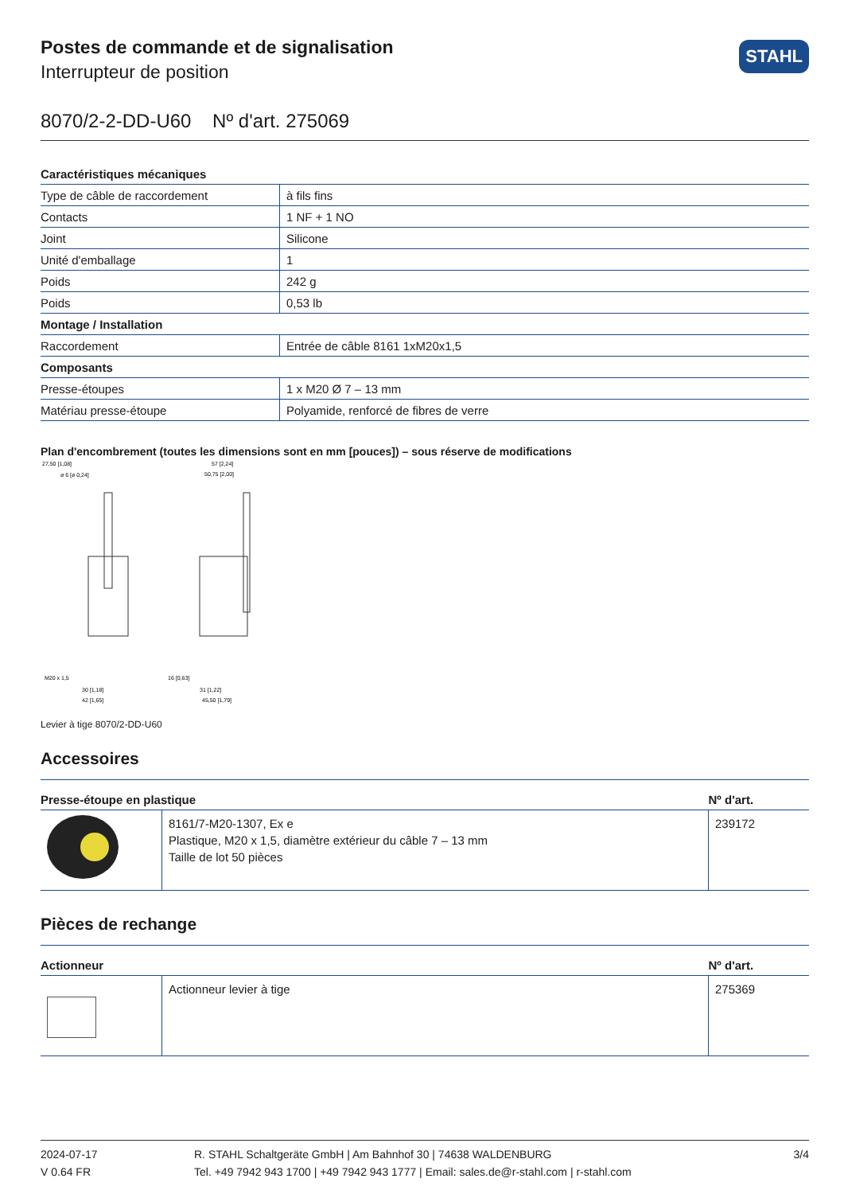STAHL
Postes de commande et de signalisation
Interrupteur de position
8070/2-2-DD-U60 Nº d'art. 275069
| Caractéristiques mécaniques | |
| Type de câble de raccordement | à fils fins |
| Contacts | 1 NF + 1 NO |
| Joint | Silicone |
| Unité d'emballage | 1 |
| Poids | 242 g |
| Poids | 0,53 lb |
| Montage / Installation | |
| Raccordement | Entrée de câble 8161 1xM20x1,5 |
| Composants | |
| Presse-étoupes | 1 x M20 Ø 7 – 13 mm |
| Matériau presse-étoupe | Polyamide, renforcé de fibres de verre |
Plan d'encombrement (toutes les dimensions sont en mm [pouces]) – sous réserve de modifications
27,50 [1,08]
ø 6 [ø 0,24]
57 [2,24]
50,75 [2,00]
M20 x 1,5
30 [1,18]
42 [1,65]
16 [0,63]
31 [1,22]
45,50 [1,79]
Levier à tige 8070/2-DD-U60
Accessoires
| Presse-étoupe en plastique | | Nº d'art. |
| --- | --- | --- |
| | 8161/7-M20-1307, Ex e Plastique, M20 x 1,5, diamètre extérieur du câble 7 – 13 mm Taille de lot 50 pièces | 239172 |
Pièces de rechange
| Actionneur | | Nº d'art. |
| --- | --- | --- |
| | Actionneur levier à tige | 275369 |
2024-07-17
V 0.64 FR
R. STAHL Schaltgeräte GmbH | Am Bahnhof 30 | 74638 WALDENBURG
Tel. +49 7942 943 1700 | +49 7942 943 1777 | Email: sales.de@r-stahl.com | r-stahl.com
3/4